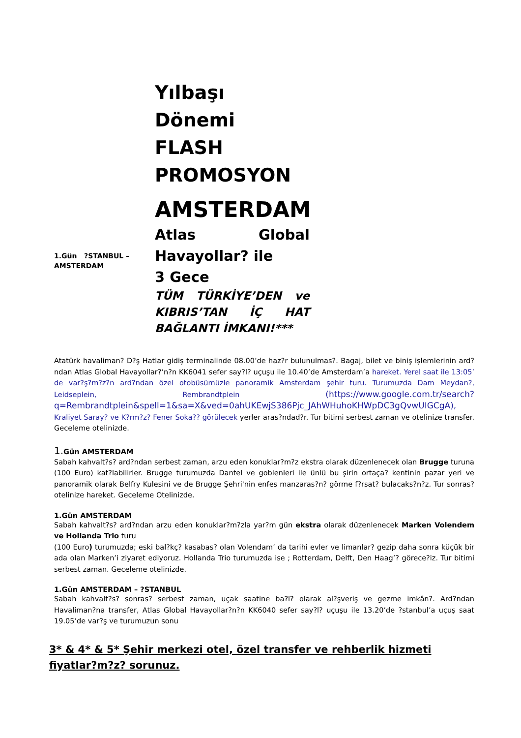1.Gün ?STANBUL – AMSTERDAM
Yılbaşı Dönemi FLASH PROMOSYON
AMSTERDAM
Atlas Global Havayollar? ile
3 Gece
TÜM TÜRKİYE’DEN ve KIBRIS’TAN İÇ HAT BAĞLANTI İMKANI!***
Atatürk havaliman? D?ş Hatlar gidiş terminalinde 08.00’de haz?r bulunulmas?. Bagaj, bilet ve biniş işlemlerinin ard?ndan Atlas Global Havayollar?’n?n KK6041 sefer say?l? uçuşu ile 10.40’de Amsterdam’a hareket. Yerel saat ile 13:05’ de var?ş?m?z?n ard?ndan özel otobüsümüzle panoramik Amsterdam şehir turu. Turumuzda Dam Meydan?, Leidseplein, Rembrandtplein (https://www.google.com.tr/search?q=Rembrandtplein&spell=1&sa=X&ved=0ahUKEwjS386Pjc_JAhWHuhoKHWpDC3gQvwUIGCgA), Kraliyet Saray? ve K?rm?z? Fener Soka?? görülecek yerler aras?ndad?r. Tur bitimi serbest zaman ve otelinize transfer. Geceleme otelinizde.
1. Gün AMSTERDAM
Sabah kahvalt?s? ard?ndan serbest zaman, arzu eden konuklar?m?z ekstra olarak düzenlenecek olan Brugge turuna (100 Euro) kat?labilirler. Brugge turumuzda Dantel ve goblenleri ile ünlü bu şirin ortaça? kentinin pazar yeri ve panoramik olarak Belfry Kulesini ve de Brugge Şehri'nin enfes manzaras?n? görme f?rsat? bulacaks?n?z. Tur sonras? otelinize hareket. Geceleme Otelinizde.
1.Gün AMSTERDAM
Sabah kahvalt?s? ard?ndan arzu eden konuklar?m?zla yar?m gün ekstra olarak düzenlenecek Marken Volendem ve Hollanda Trio turu
(100 Euro) turumuzda; eski bal?kç? kasabas? olan Volendam’ da tarihi evler ve limanlar? gezip daha sonra küçük bir ada olan Marken’i ziyaret ediyoruz. Hollanda Trio turumuzda ise ; Rotterdam, Delft, Den Haag’? görece?iz. Tur bitimi serbest zaman. Geceleme otelinizde.
1.Gün AMSTERDAM – ?STANBUL
Sabah kahvalt?s? sonras? serbest zaman, uçak saatine ba?l? olarak al?şveriş ve gezme imkân?. Ard?ndan Havaliman?na transfer, Atlas Global Havayollar?n?n KK6040 sefer say?l? uçuşu ile 13.20’de ?stanbul’a uçuş saat 19.05’de var?ş ve turumuzun sonu
3* & 4* & 5* Şehir merkezi otel, özel transfer ve rehberlik hizmeti fiyatlar?m?z? sorunuz.